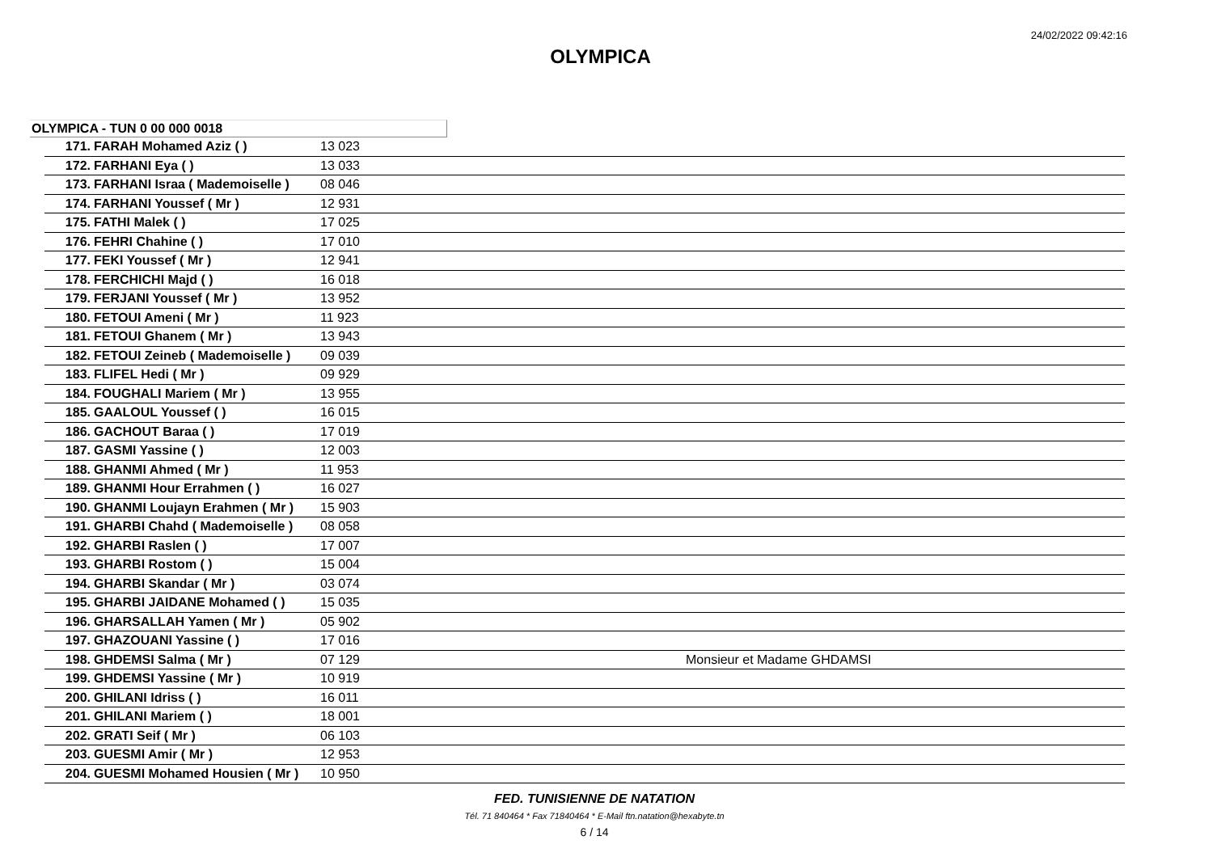24/02/2022 09:42:16
OLYMPICA
OLYMPICA - TUN 0 00 000 0018
| 171. | FARAH Mohamed Aziz ( ) | 13 023 | |
| 172. | FARHANI Eya ( ) | 13 033 | |
| 173. | FARHANI Israa ( Mademoiselle ) | 08 046 | |
| 174. | FARHANI Youssef ( Mr ) | 12 931 | |
| 175. | FATHI Malek ( ) | 17 025 | |
| 176. | FEHRI Chahine ( ) | 17 010 | |
| 177. | FEKI Youssef ( Mr ) | 12 941 | |
| 178. | FERCHICHI Majd ( ) | 16 018 | |
| 179. | FERJANI Youssef ( Mr ) | 13 952 | |
| 180. | FETOUI Ameni ( Mr ) | 11 923 | |
| 181. | FETOUI Ghanem ( Mr ) | 13 943 | |
| 182. | FETOUI Zeineb ( Mademoiselle ) | 09 039 | |
| 183. | FLIFEL Hedi ( Mr ) | 09 929 | |
| 184. | FOUGHALI Mariem ( Mr ) | 13 955 | |
| 185. | GAALOUL Youssef ( ) | 16 015 | |
| 186. | GACHOUT Baraa ( ) | 17 019 | |
| 187. | GASMI Yassine ( ) | 12 003 | |
| 188. | GHANMI Ahmed ( Mr ) | 11 953 | |
| 189. | GHANMI Hour Errahmen ( ) | 16 027 | |
| 190. | GHANMI Loujayn Erahmen ( Mr ) | 15 903 | |
| 191. | GHARBI Chahd ( Mademoiselle ) | 08 058 | |
| 192. | GHARBI Raslen ( ) | 17 007 | |
| 193. | GHARBI Rostom ( ) | 15 004 | |
| 194. | GHARBI Skandar ( Mr ) | 03 074 | |
| 195. | GHARBI JAIDANE Mohamed ( ) | 15 035 | |
| 196. | GHARSALLAH Yamen ( Mr ) | 05 902 | |
| 197. | GHAZOUANI Yassine ( ) | 17 016 | |
| 198. | GHDEMSI Salma ( Mr ) | 07 129 | Monsieur et Madame GHDAMSI |
| 199. | GHDEMSI Yassine ( Mr ) | 10 919 | |
| 200. | GHILANI Idriss ( ) | 16 011 | |
| 201. | GHILANI Mariem ( ) | 18 001 | |
| 202. | GRATI Seif ( Mr ) | 06 103 | |
| 203. | GUESMI Amir ( Mr ) | 12 953 | |
| 204. | GUESMI Mohamed Housien ( Mr ) | 10 950 | |
FED. TUNISIENNE DE NATATION
Tél. 71 840464 * Fax 71840464 * E-Mail ftn.natation@hexabyte.tn
6 / 14